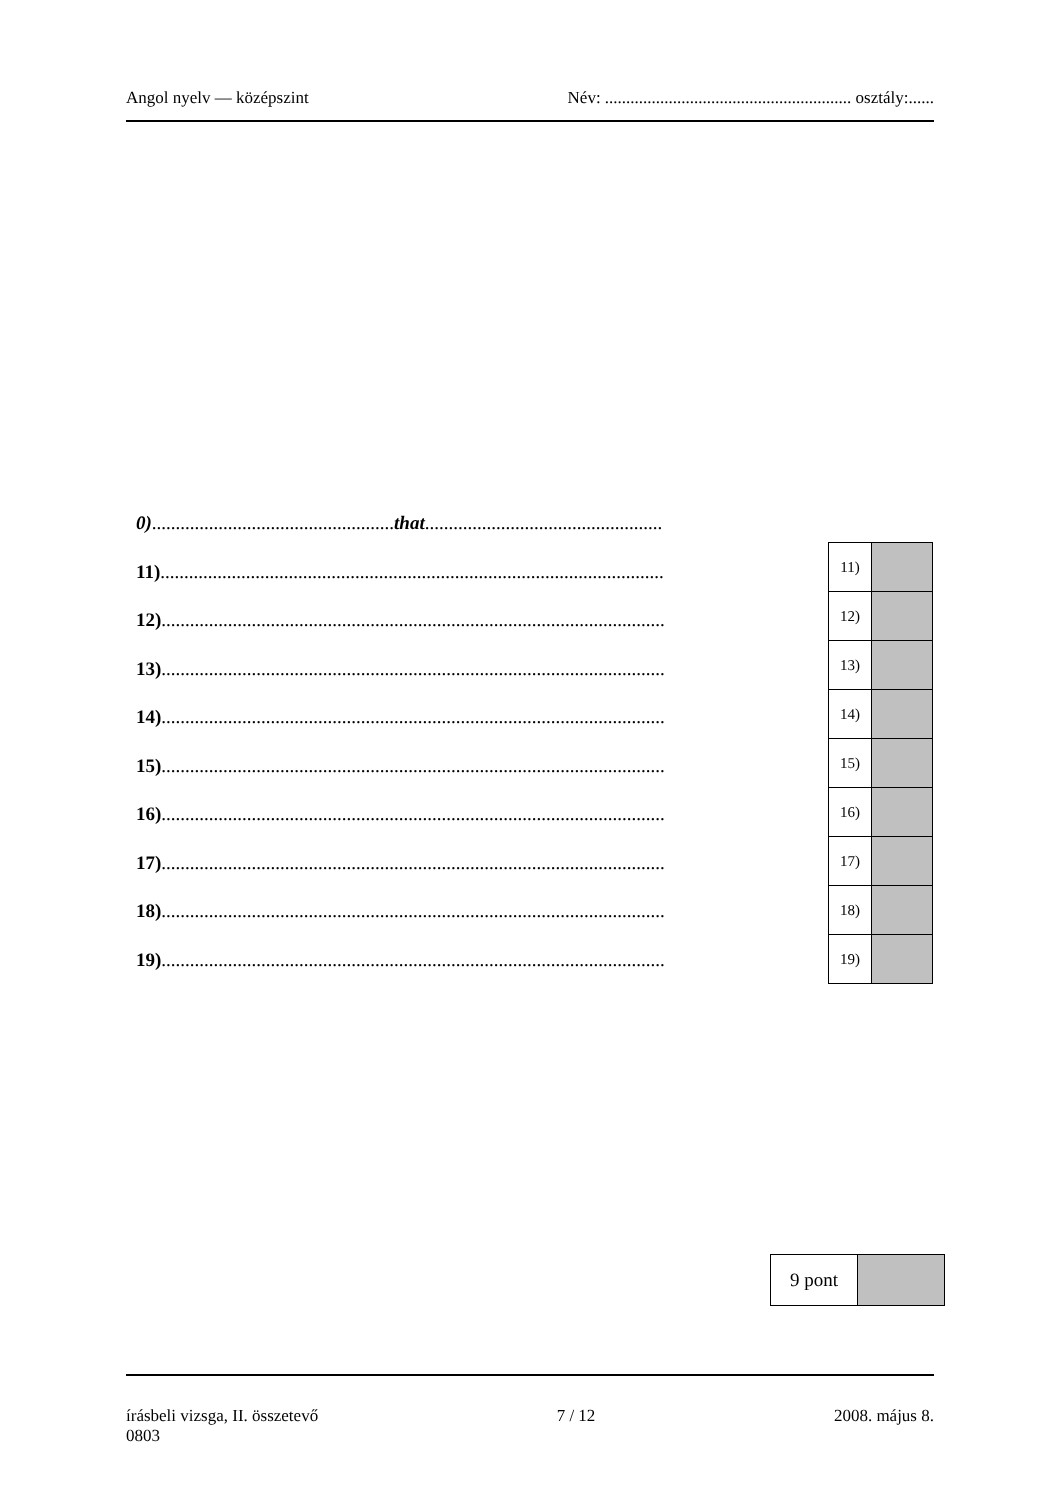Angol nyelv — középszint Név: .......................................................... osztály:......
0)...................................................that..................................................
11)..........................................................................................................
12)..........................................................................................................
13)..........................................................................................................
14)..........................................................................................................
15)..........................................................................................................
16)..........................................................................................................
17)..........................................................................................................
18)..........................................................................................................
19)..........................................................................................................
| 11) | |
| 12) | |
| 13) | |
| 14) | |
| 15) | |
| 16) | |
| 17) | |
| 18) | |
| 19) | |
| 9 pont | |
írásbeli vizsga, II. összetevő 7 / 12 2008. május 8.
0803